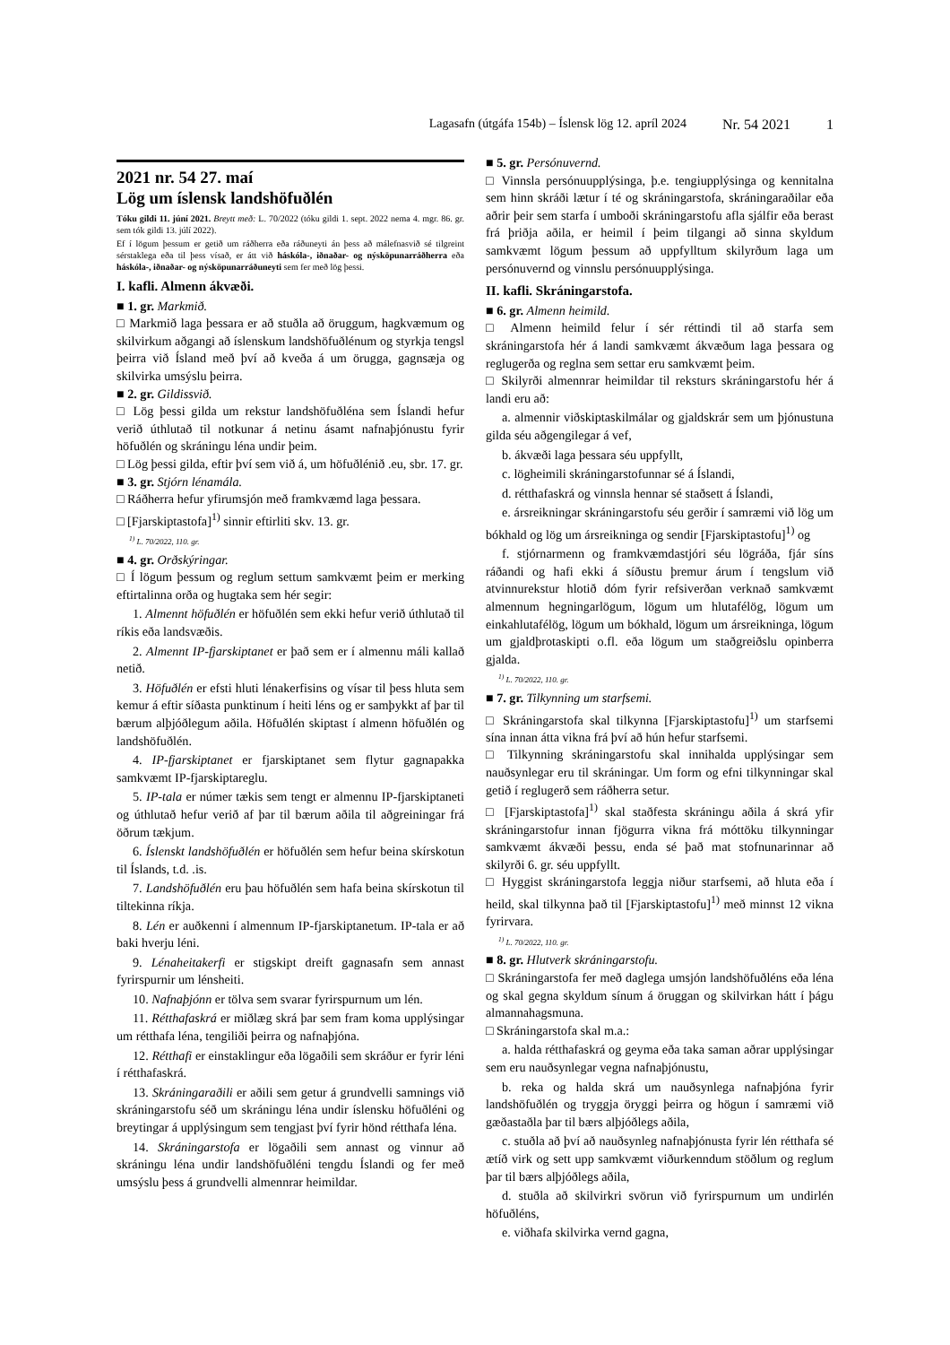Lagasafn (útgáfa 154b) – Íslensk lög 12. apríl 2024 Nr. 54 2021 1
2021 nr. 54 27. maí
Lög um íslensk landshöfuðlén
Tóku gildi 11. júní 2021. Breytt með: L. 70/2022 (tóku gildi 1. sept. 2022 nema 4. mgr. 86. gr. sem tók gildi 13. júlí 2022).
Ef í lögum þessum er getið um ráðherra eða ráðuneyti án þess að málefnasvið sé tilgreint sérstaklega eða til þess vísað, er átt við háskóla-, iðnaðar- og nýsköpunarráðherra eða háskóla-, iðnaðar- og nýsköpunarráðuneyti sem fer með lög þessi.
I. kafli. Almenn ákvæði.
■ 1. gr. Markmið.
□ Markmið laga þessara er að stuðla að öruggum, hagkvæmum og skilvirkum aðgangi að íslenskum landshöfuðlénum og styrkja tengsl þeirra við Ísland með því að kveða á um örugga, gagnsæja og skilvirka umsýslu þeirra.
■ 2. gr. Gildissvið.
□ Lög þessi gilda um rekstur landshöfuðléna sem Íslandi hefur verið úthlutað til notkunar á netinu ásamt nafnaþjónustu fyrir höfuðlén og skráningu léna undir þeim.
□ Lög þessi gilda, eftir því sem við á, um höfuðlénið .eu, sbr. 17. gr.
■ 3. gr. Stjórn lénamála.
□ Ráðherra hefur yfirumsjón með framkvæmd laga þessara.
□ [Fjarskiptastofa]<sup>1)</sup> sinnir eftirliti skv. 13. gr.
<sup>1)</sup> L. 70/2022, 110. gr.
■ 4. gr. Orðskýringar.
□ Í lögum þessum og reglum settum samkvæmt þeim er merking eftirtalinna orða og hugtaka sem hér segir:
1. Almennt höfuðlén er höfuðlén sem ekki hefur verið úthlutað til ríkis eða landsvæðis.
2. Almennt IP-fjarskiptanet er það sem er í almennu máli kallað netið.
3. Höfuðlén er efsti hluti lénakerfisins og vísar til þess hluta sem kemur á eftir síðasta punktinum í heiti léns og er samþykkt af þar til bærum alþjóðlegum aðila. Höfuðlén skiptast í almenn höfuðlén og landshöfuðlén.
4. IP-fjarskiptanet er fjarskiptanet sem flytur gagnapakka samkvæmt IP-fjarskiptareglu.
5. IP-tala er númer tækis sem tengt er almennu IP-fjarskiptaneti og úthlutað hefur verið af þar til bærum aðila til aðgreiningar frá öðrum tækjum.
6. Íslenskt landshöfuðlén er höfuðlén sem hefur beina skírskotun til Íslands, t.d. .is.
7. Landshöfuðlén eru þau höfuðlén sem hafa beina skírskotun til tiltekinna ríkja.
8. Lén er auðkenni í almennum IP-fjarskiptanetum. IP-tala er að baki hverju léni.
9. Lénaheitakerfi er stigskipt dreift gagnasafn sem annast fyrirspurnir um lénsheiti.
10. Nafnaþjónn er tölva sem svarar fyrirspurnum um lén.
11. Rétthafaskrá er miðlæg skrá þar sem fram koma upplýsingar um rétthafa léna, tengiliði þeirra og nafnaþjóna.
12. Rétthafi er einstaklingur eða lögaðili sem skráður er fyrir léni í rétthafaskrá.
13. Skráningaraðili er aðili sem getur á grundvelli samnings við skráningarstofu séð um skráningu léna undir íslensku höfuðléni og breytingar á upplýsingum sem tengjast því fyrir hönd rétthafa léna.
14. Skráningarstofa er lögaðili sem annast og vinnur að skráningu léna undir landshöfuðléni tengdu Íslandi og fer með umsýslu þess á grundvelli almennrar heimildar.
■ 5. gr. Persónuvernd.
□ Vinnsla persónuupplýsinga, þ.e. tengiupplýsinga og kennitalna sem hinn skráði lætur í té og skráningarstofa, skráningaraðilar eða aðrir þeir sem starfa í umboði skráningarstofu afla sjálfir eða berast frá þriðja aðila, er heimil í þeim tilgangi að sinna skyldum samkvæmt lögum þessum að uppfylltum skilyrðum laga um persónuvernd og vinnslu persónuupplýsinga.
II. kafli. Skráningarstofa.
■ 6. gr. Almenn heimild.
□ Almenn heimild felur í sér réttindi til að starfa sem skráningarstofa hér á landi samkvæmt ákvæðum laga þessara og reglugerða og reglna sem settar eru samkvæmt þeim.
□ Skilyrði almennrar heimildar til reksturs skráningarstofu hér á landi eru að:
a. almennir viðskiptaskilmálar og gjaldskrár sem um þjónustuna gilda séu aðgengilegar á vef,
b. ákvæði laga þessara séu uppfyllt,
c. lögheimili skráningarstofunnar sé á Íslandi,
d. rétthafaskrá og vinnsla hennar sé staðsett á Íslandi,
e. ársreikningar skráningarstofu séu gerðir í samræmi við lög um bókhald og lög um ársreikninga og sendir [Fjarskiptastofu]<sup>1)</sup> og
f. stjórnarmenn og framkvæmdastjóri séu lögráða, fjár síns ráðandi og hafi ekki á síðustu þremur árum í tengslum við atvinnurekstur hlotið dóm fyrir refsiverðan verknað samkvæmt almennum hegningarlögum, lögum um hlutafélög, lögum um einkahlutafélög, lögum um bókhald, lögum um ársreikninga, lögum um gjaldþrotaskipti o.fl. eða lögum um staðgreiðslu opinberra gjalda.
<sup>1)</sup> L. 70/2022, 110. gr.
■ 7. gr. Tilkynning um starfsemi.
□ Skráningarstofa skal tilkynna [Fjarskiptastofu]<sup>1)</sup> um starfsemi sína innan átta vikna frá því að hún hefur starfsemi.
□ Tilkynning skráningarstofu skal innihalda upplýsingar sem nauðsynlegar eru til skráningar. Um form og efni tilkynningar skal getið í reglugerð sem ráðherra setur.
□ [Fjarskiptastofa]<sup>1)</sup> skal staðfesta skráningu aðila á skrá yfir skráningarstofur innan fjögurra vikna frá móttöku tilkynningar samkvæmt ákvæði þessu, enda sé það mat stofnunarinnar að skilyrði 6. gr. séu uppfyllt.
□ Hyggist skráningarstofa leggja niður starfsemi, að hluta eða í heild, skal tilkynna það til [Fjarskiptastofu]<sup>1)</sup> með minnst 12 vikna fyrirvara.
<sup>1)</sup> L. 70/2022, 110. gr.
■ 8. gr. Hlutverk skráningarstofu.
□ Skráningarstofa fer með daglega umsjón landshöfuðléns eða léna og skal gegna skyldum sínum á öruggan og skilvirkan hátt í þágu almannahagsmuna.
□ Skráningarstofa skal m.a.:
a. halda rétthafaskrá og geyma eða taka saman aðrar upplýsingar sem eru nauðsynlegar vegna nafnaþjónustu,
b. reka og halda skrá um nauðsynlega nafnaþjóna fyrir landshöfuðlén og tryggja öryggi þeirra og högun í samræmi við gæðastaðla þar til bærs alþjóðlegs aðila,
c. stuðla að því að nauðsynleg nafnaþjónusta fyrir lén rétthafa sé ætíð virk og sett upp samkvæmt viðurkenndum stöðlum og reglum þar til bærs alþjóðlegs aðila,
d. stuðla að skilvirkri svörun við fyrirspurnum um undirlén höfuðléns,
e. viðhafa skilvirka vernd gagna,